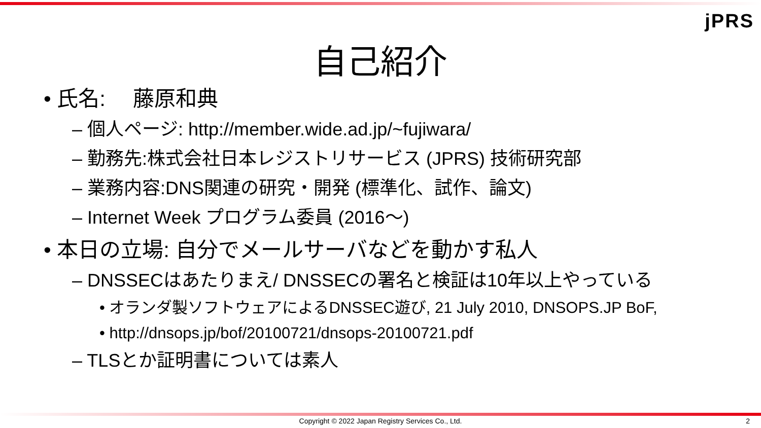jPRS
自己紹介
• 氏名:　 藤原和典
– 個人ページ: http://member.wide.ad.jp/~fujiwara/
– 勤務先:株式会社日本レジストリサービス (JPRS) 技術研究部
– 業務内容:DNS関連の研究・開発 (標準化、試作、論文)
– Internet Week プログラム委員 (2016～)
• 本日の立場: 自分でメールサーバなどを動かす私人
– DNSSECはあたりまえ/ DNSSECの署名と検証は10年以上やっている
• オランダ製ソフトウェアによるDNSSEC遊び, 21 July 2010, DNSOPS.JP BoF,
• http://dnsops.jp/bof/20100721/dnsops-20100721.pdf
– TLSとか証明書については素人
Copyright © 2022 Japan Registry Services Co., Ltd. 2